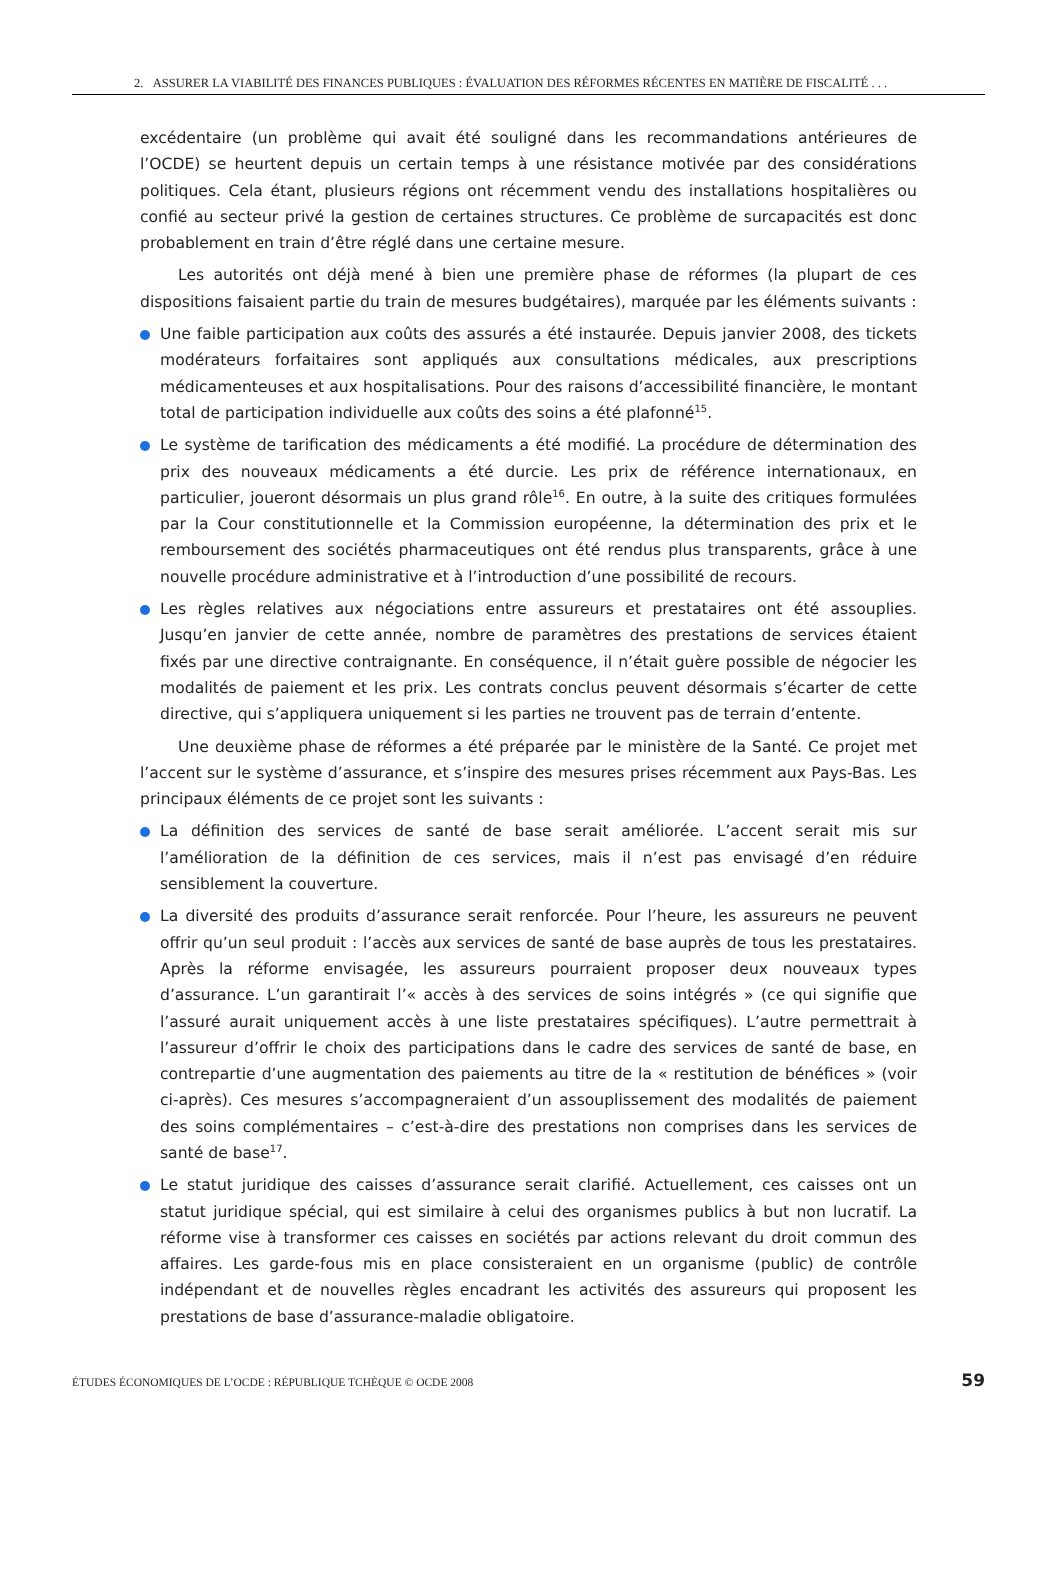2. ASSURER LA VIABILITÉ DES FINANCES PUBLIQUES : ÉVALUATION DES RÉFORMES RÉCENTES EN MATIÈRE DE FISCALITÉ . . .
excédentaire (un problème qui avait été souligné dans les recommandations antérieures de l’OCDE) se heurtent depuis un certain temps à une résistance motivée par des considérations politiques. Cela étant, plusieurs régions ont récemment vendu des installations hospitalières ou confié au secteur privé la gestion de certaines structures. Ce problème de surcapacités est donc probablement en train d’être réglé dans une certaine mesure.
Les autorités ont déjà mené à bien une première phase de réformes (la plupart de ces dispositions faisaient partie du train de mesures budgétaires), marquée par les éléments suivants :
Une faible participation aux coûts des assurés a été instaurée. Depuis janvier 2008, des tickets modérateurs forfaitaires sont appliqués aux consultations médicales, aux prescriptions médicamenteuses et aux hospitalisations. Pour des raisons d’accessibilité financière, le montant total de participation individuelle aux coûts des soins a été plafonné<sup>15</sup>.
Le système de tarification des médicaments a été modifié. La procédure de détermination des prix des nouveaux médicaments a été durcie. Les prix de référence internationaux, en particulier, joueront désormais un plus grand rôle<sup>16</sup>. En outre, à la suite des critiques formulées par la Cour constitutionnelle et la Commission européenne, la détermination des prix et le remboursement des sociétés pharmaceutiques ont été rendus plus transparents, grâce à une nouvelle procédure administrative et à l’introduction d’une possibilité de recours.
Les règles relatives aux négociations entre assureurs et prestataires ont été assouplies. Jusqu’en janvier de cette année, nombre de paramètres des prestations de services étaient fixés par une directive contraignante. En conséquence, il n’était guère possible de négocier les modalités de paiement et les prix. Les contrats conclus peuvent désormais s’écarter de cette directive, qui s’appliquera uniquement si les parties ne trouvent pas de terrain d’entente.
Une deuxième phase de réformes a été préparée par le ministère de la Santé. Ce projet met l’accent sur le système d’assurance, et s’inspire des mesures prises récemment aux Pays-Bas. Les principaux éléments de ce projet sont les suivants :
La définition des services de santé de base serait améliorée. L’accent serait mis sur l’amélioration de la définition de ces services, mais il n’est pas envisagé d’en réduire sensiblement la couverture.
La diversité des produits d’assurance serait renforcée. Pour l’heure, les assureurs ne peuvent offrir qu’un seul produit : l’accès aux services de santé de base auprès de tous les prestataires. Après la réforme envisagée, les assureurs pourraient proposer deux nouveaux types d’assurance. L’un garantirait l’« accès à des services de soins intégrés » (ce qui signifie que l’assuré aurait uniquement accès à une liste prestataires spécifiques). L’autre permettrait à l’assureur d’offrir le choix des participations dans le cadre des services de santé de base, en contrepartie d’une augmentation des paiements au titre de la « restitution de bénéfices » (voir ci-après). Ces mesures s’accompagneraient d’un assouplissement des modalités de paiement des soins complémentaires – c’est-à-dire des prestations non comprises dans les services de santé de base<sup>17</sup>.
Le statut juridique des caisses d’assurance serait clarifié. Actuellement, ces caisses ont un statut juridique spécial, qui est similaire à celui des organismes publics à but non lucratif. La réforme vise à transformer ces caisses en sociétés par actions relevant du droit commun des affaires. Les garde-fous mis en place consisteraient en un organisme (public) de contrôle indépendant et de nouvelles règles encadrant les activités des assureurs qui proposent les prestations de base d’assurance-maladie obligatoire.
ÉTUDES ÉCONOMIQUES DE L’OCDE : RÉPUBLIQUE TCHÈQUE © OCDE 2008 59